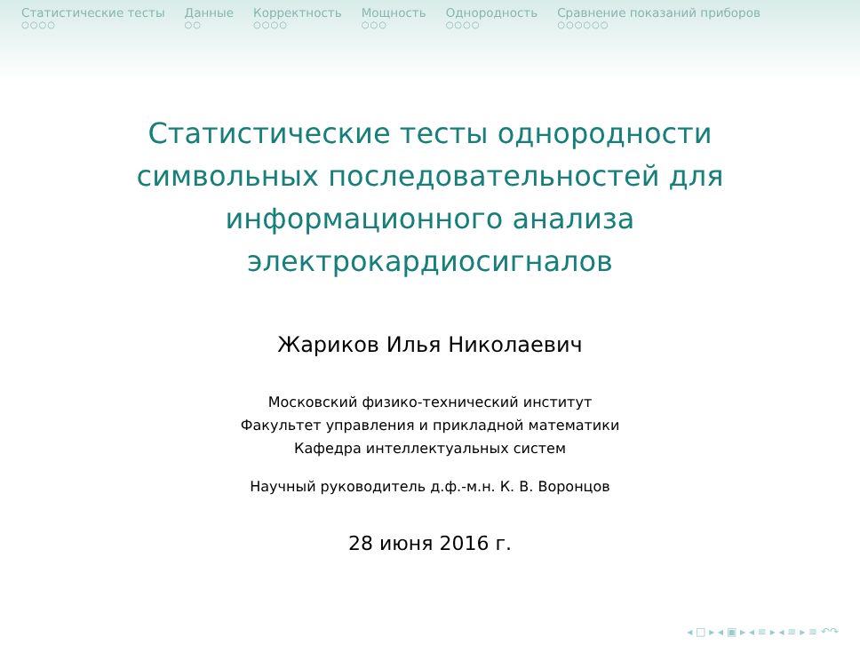Статистические тесты
○○○○
Данные
○○
Корректность
○○○○
Мощность
○○○
Однородность
○○○○
Сравнение показаний приборов
○○○○○○
Статистические тесты однородности
символьных последовательностей для
информационного анализа
электрокардиосигналов
Жариков Илья Николаевич
Московский физико-технический институт
Факультет управления и прикладной математики
Кафедра интеллектуальных систем
Научный руководитель д.ф.-м.н. К. В. Воронцов
28 июня 2016 г.
◂ □ ▸ ◂ ▣ ▸ ◂ ≡ ▸ ◂ ≡ ▸ ≡ ↶↷